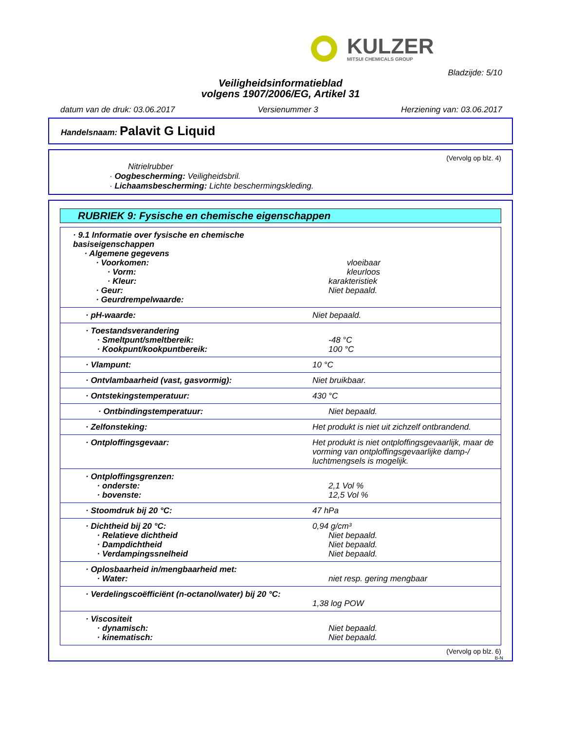KULZER
MITSUI CHEMICALS GROUP
Bladzijde: 5/10
Veiligheidsinformatieblad
volgens 1907/2006/EG, Artikel 31
datum van de druk: 03.06.2017 Versienummer 3 Herziening van: 03.06.2017
Handelsnaam: Palavit G Liquid
(Vervolg op blz. 4)
Nitrielrubber
· Oogbescherming: Veiligheidsbril.
· Lichaamsbescherming: Lichte beschermingskleding.
RUBRIEK 9: Fysische en chemische eigenschappen
| · 9.1 Informatie over fysische en chemische basiseigenschappen · Algemene gegevens · Voorkomen: · Vorm: · Kleur: · Geur: · Geurdrempelwaarde: | vloeibaar kleurloos karakteristiek Niet bepaald. |
| · pH-waarde: | Niet bepaald. |
| · Toestandsverandering · Smeltpunt/smeltbereik: · Kookpunt/kookpuntbereik: | -48 °C 100 °C |
| · Vlampunt: | 10 °C |
| · Ontvlambaarheid (vast, gasvormig): | Niet bruikbaar. |
| · Ontstekingstemperatuur: | 430 °C |
| · Ontbindingstemperatuur: | Niet bepaald. |
| · Zelfonsteking: | Het produkt is niet uit zichzelf ontbrandend. |
| · Ontploffingsgevaar: | Het produkt is niet ontploffingsgevaarlijk, maar de vorming van ontploffingsgevaarlijke damp-/ luchtmengsels is mogelijk. |
| · Ontploffingsgrenzen: · onderste: · bovenste: | 2,1 Vol % 12,5 Vol % |
| · Stoomdruk bij 20 °C: | 47 hPa |
| · Dichtheid bij 20 °C: · Relatieve dichtheid · Dampdichtheid · Verdampingssnelheid | 0,94 g/cm³ Niet bepaald. Niet bepaald. Niet bepaald. |
| · Oplosbaarheid in/mengbaarheid met: · Water: | niet resp. gering mengbaar |
| · Verdelingscoëfficiënt (n-octanol/water) bij 20 °C: | 1,38 log POW |
| · Viscositeit · dynamisch: · kinematisch: | Niet bepaald. Niet bepaald. |
(Vervolg op blz. 6)
B-N